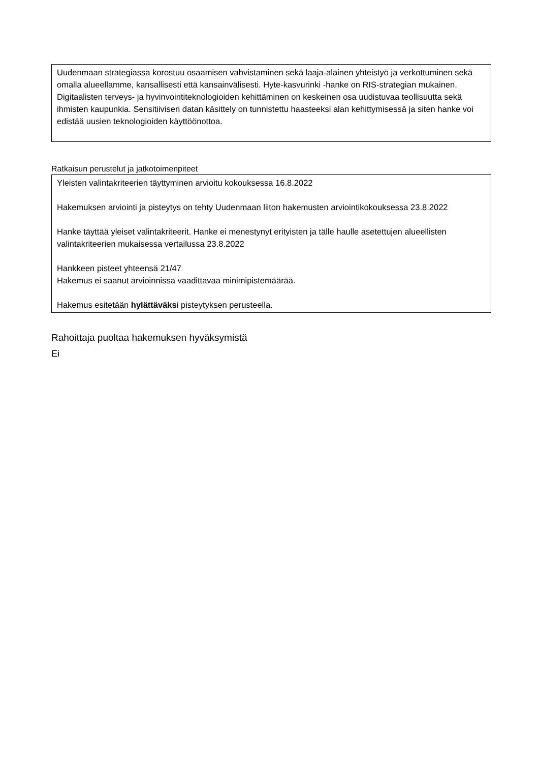Uudenmaan strategiassa korostuu osaamisen vahvistaminen sekä laaja-alainen yhteistyö ja verkottuminen sekä omalla alueellamme, kansallisesti että kansainvälisesti. Hyte-kasvurinki -hanke on RIS-strategian mukainen. Digitaalisten terveys- ja hyvinvointiteknologioiden kehittäminen on keskeinen osa uudistuvaa teollisuutta sekä ihmisten kaupunkia. Sensitiivisen datan käsittely on tunnistettu haasteeksi alan kehittymisessä ja siten hanke voi edistää uusien teknologioiden käyttöönottoa.
Ratkaisun perustelut ja jatkotoimenpiteet
Yleisten valintakriteerien täyttyminen arvioitu kokouksessa 16.8.2022
Hakemuksen arviointi ja pisteytys on tehty Uudenmaan liiton hakemusten arviointikokouksessa 23.8.2022
Hanke täyttää yleiset valintakriteerit. Hanke ei menestynyt erityisten ja tälle haulle asetettujen alueellisten valintakriteerien mukaisessa vertailussa 23.8.2022
Hankkeen pisteet yhteensä 21/47
Hakemus ei saanut arvioinnissa vaadittavaa minimipistemäärää.
Hakemus esitetään hylättäväksi pisteytyksen perusteella.
Rahoittaja puoltaa hakemuksen hyväksymistä
Ei